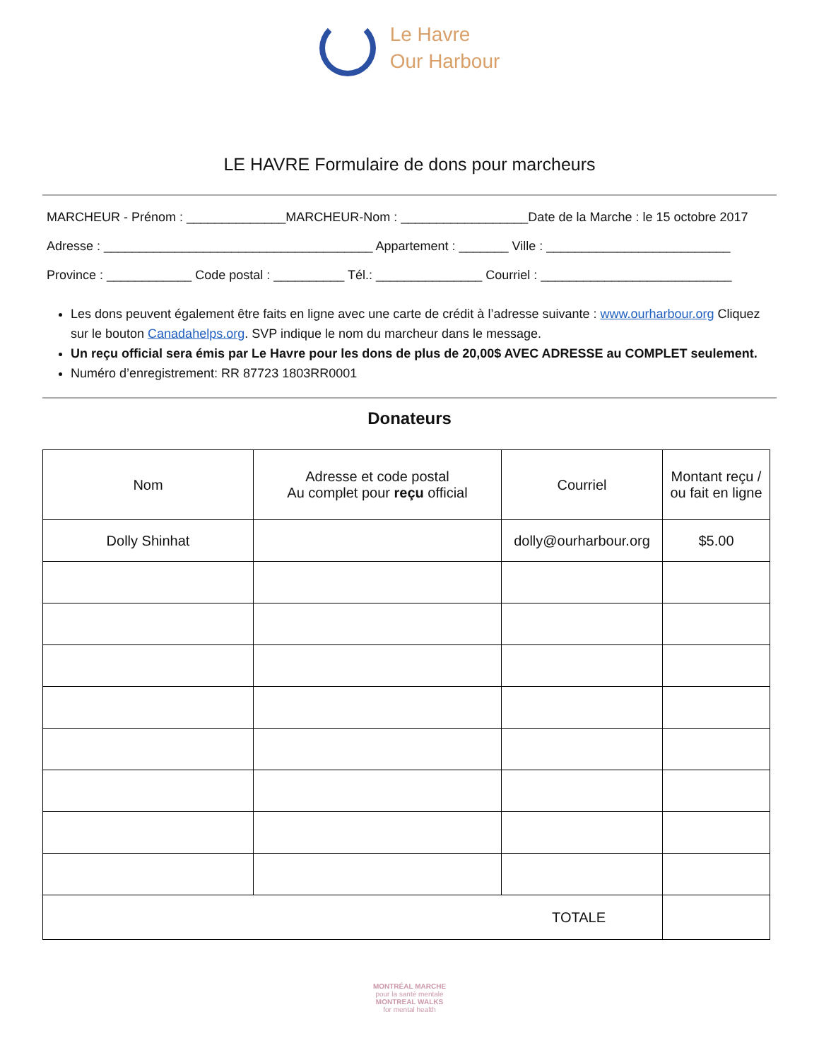Le Havre
Our Harbour
LE HAVRE Formulaire de dons pour marcheurs
MARCHEUR - Prénom : ______________MARCHEUR-Nom : __________________Date de la Marche : le 15 octobre 2017
Adresse : ______________________________________ Appartement : _______ Ville : __________________________
Province : ____________ Code postal : __________ Tél.: _______________ Courriel : ___________________________
Les dons peuvent également être faits en ligne avec une carte de crédit à l’adresse suivante : www.ourharbour.org Cliquez sur le bouton Canadahelps.org. SVP indique le nom du marcheur dans le message.
Un reçu official sera émis par Le Havre pour les dons de plus de 20,00$ AVEC ADRESSE au COMPLET seulement.
Numéro d’enregistrement: RR 87723 1803RR0001
Donateurs
| Nom | Adresse et code postal Au complet pour reçu official | Courriel | Montant reçu / ou fait en ligne |
| --- | --- | --- | --- |
| Dolly Shinhat | | dolly@ourharbour.org | $5.00 |
| TOTALE | | | |
MONTRÉAL MARCHE
pour la santé mentale
MONTREAL WALKS
for mental health